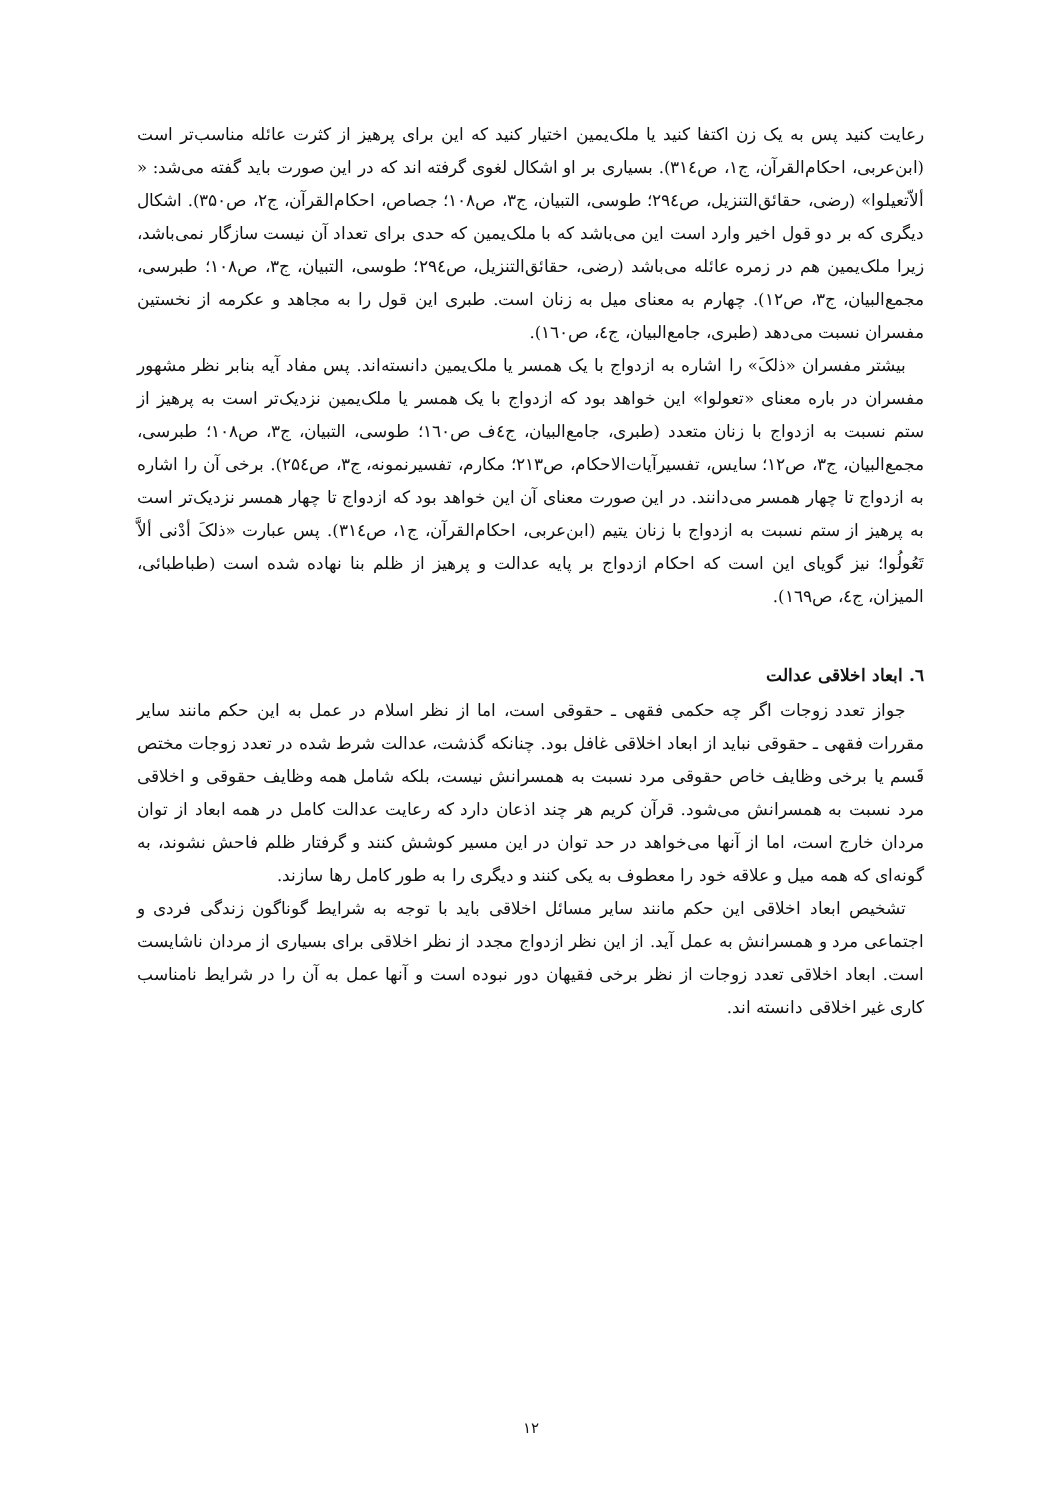رعایت کنید پس به یک زن اکتفا کنید یا ملک‌یمین اختیار کنید که این برای پرهیز از کثرت عائله مناسب‌تر است (ابن‌عربی، احکام‌القرآن، ج۱، ص۳۱٤). بسیاری بر او اشکال لغوی گرفته اند که در این صورت باید گفته می‌شد: « ألاّتعیلوا» (رضی، حقائق‌التنزیل، ص۲۹٤؛ طوسی، التبیان، ج۳، ص۱۰۸؛ جصاص، احکام‌القرآن، ج۲، ص۳۵۰). اشکال دیگری که بر دو قول اخیر وارد است این می‌باشد که با ملک‌یمین که حدی برای تعداد آن نیست سازگار نمی‌باشد، زیرا ملک‌یمین هم در زمره عائله می‌باشد (رضی، حقائق‌التنزیل، ص۲۹٤؛ طوسی، التبیان، ج۳، ص۱۰۸؛ طبرسی، مجمع‌البیان، ج۳، ص۱۲). چهارم به معنای میل به زنان است. طبری این قول را به مجاهد و عکرمه از نخستین مفسران نسبت می‌دهد (طبری، جامع‌البیان، ج٤، ص۱٦۰).
بیشتر مفسران «ذلکَ» را اشاره به ازدواج با یک همسر یا ملک‌یمین دانسته‌اند. پس مفاد آیه بنابر نظر مشهور مفسران در باره معنای «تعولوا» این خواهد بود که ازدواج با یک همسر یا ملک‌یمین نزدیک‌تر است به پرهیز از ستم نسبت به ازدواج با زنان متعدد (طبری، جامع‌البیان، ج٤ف ص۱٦۰؛ طوسی، التبیان، ج۳، ص۱۰۸؛ طبرسی، مجمع‌البیان، ج۳، ص۱۲؛ سایس، تفسیرآیات‌الاحکام، ص۲۱۳؛ مکارم، تفسیرنمونه، ج۳، ص۲۵٤). برخی آن را اشاره به ازدواج تا چهار همسر می‌دانند. در این صورت معنای آن این خواهد بود که ازدواج تا چهار همسر نزدیک‌تر است به پرهیز از ستم نسبت به ازدواج با زنان یتیم (ابن‌عربی، احکام‌القرآن، ج۱، ص۳۱٤). پس عبارت «ذلکَ أدْنی ألاَّ تَعُولُوا؛ نیز گویای این است که احکام ازدواج بر پایه عدالت و پرهیز از ظلم بنا نهاده شده است (طباطبائی، المیزان، ج٤، ص۱٦۹).
٦. ابعاد اخلاقی عدالت
جواز تعدد زوجات اگر چه حکمی فقهی ـ حقوقی است، اما از نظر اسلام در عمل به این حکم مانند سایر مقررات فقهی ـ حقوقی نباید از ابعاد اخلاقی غافل بود. چنانکه گذشت، عدالت شرط شده در تعدد زوجات مختص قَسم یا برخی وظایف خاص حقوقی مرد نسبت به همسرانش نیست، بلکه شامل همه وظایف حقوقی و اخلاقی مرد نسبت به همسرانش می‌شود. قرآن کریم هر چند اذعان دارد که رعایت عدالت کامل در همه ابعاد از توان مردان خارج است، اما از آنها می‌خواهد در حد توان در این مسیر کوشش کنند و گرفتار ظلم فاحش نشوند، به گونه‌ای که همه میل و علاقه خود را معطوف به یکی کنند و دیگری را به طور کامل رها سازند.
تشخیص ابعاد اخلاقی این حکم مانند سایر مسائل اخلاقی باید با توجه به شرایط گوناگون زندگی فردی و اجتماعی مرد و همسرانش به عمل آید. از این نظر ازدواج مجدد از نظر اخلاقی برای بسیاری از مردان ناشایست است. ابعاد اخلاقی تعدد زوجات از نظر برخی فقیهان دور نبوده است و آنها عمل به آن را در شرایط نامناسب کاری غیر اخلاقی دانسته اند.
۱۲